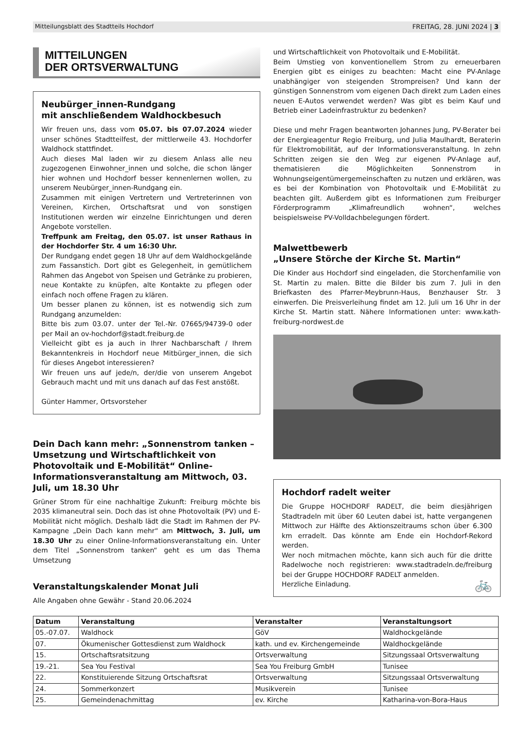Mitteilungsblatt des Stadtteils Hochdorf FREITAG, 28. JUNI 2024 | 3
MITTEILUNGEN
DER ORTSVERWALTUNG
Neubürger_innen-Rundgang
mit anschließendem Waldhockbesuch
Wir freuen uns, dass vom 05.07. bis 07.07.2024 wieder unser schönes Stadtteilfest, der mittlerweile 43. Hochdorfer Waldhock stattfindet.
Auch dieses Mal laden wir zu diesem Anlass alle neu zugezogenen Einwohner_innen und solche, die schon länger hier wohnen und Hochdorf besser kennenlernen wollen, zu unserem Neubürger_innen-Rundgang ein.
Zusammen mit einigen Vertretern und Vertreterinnen von Vereinen, Kirchen, Ortschaftsrat und von sonstigen Institutionen werden wir einzelne Einrichtungen und deren Angebote vorstellen.
Treffpunk am Freitag, den 05.07. ist unser Rathaus in der Hochdorfer Str. 4 um 16:30 Uhr.
Der Rundgang endet gegen 18 Uhr auf dem Waldhockgelände zum Fassanstich. Dort gibt es Gelegenheit, in gemütlichem Rahmen das Angebot von Speisen und Getränke zu probieren, neue Kontakte zu knüpfen, alte Kontakte zu pflegen oder einfach noch offene Fragen zu klären.
Um besser planen zu können, ist es notwendig sich zum Rundgang anzumelden:
Bitte bis zum 03.07. unter der Tel.-Nr. 07665/94739-0 oder per Mail an ov-hochdorf@stadt.freiburg.de
Vielleicht gibt es ja auch in Ihrer Nachbarschaft / Ihrem Bekanntenkreis in Hochdorf neue Mitbürger_innen, die sich für dieses Angebot interessieren?
Wir freuen uns auf jede/n, der/die von unserem Angebot Gebrauch macht und mit uns danach auf das Fest anstößt.
Günter Hammer, Ortsvorsteher
Dein Dach kann mehr: „Sonnenstrom tanken – Umsetzung und Wirtschaftlichkeit von Photovoltaik und E-Mobilität“ Online-Informationsveranstaltung am Mittwoch, 03. Juli, um 18.30 Uhr
Grüner Strom für eine nachhaltige Zukunft: Freiburg möchte bis 2035 klimaneutral sein. Doch das ist ohne Photovoltaik (PV) und E-Mobilität nicht möglich. Deshalb lädt die Stadt im Rahmen der PV-Kampagne „Dein Dach kann mehr“ am Mittwoch, 3. Juli, um 18.30 Uhr zu einer Online-Informationsveranstaltung ein. Unter dem Titel „Sonnenstrom tanken“ geht es um das Thema Umsetzung
und Wirtschaftlichkeit von Photovoltaik und E-Mobilität.
Beim Umstieg von konventionellem Strom zu erneuerbaren Energien gibt es einiges zu beachten: Macht eine PV-Anlage unabhängiger von steigenden Strompreisen? Und kann der günstigen Sonnenstrom vom eigenen Dach direkt zum Laden eines neuen E-Autos verwendet werden? Was gibt es beim Kauf und Betrieb einer Ladeinfrastruktur zu bedenken?
Diese und mehr Fragen beantworten Johannes Jung, PV-Berater bei der Energieagentur Regio Freiburg, und Julia Maulhardt, Beraterin für Elektromobilität, auf der Informationsveranstaltung. In zehn Schritten zeigen sie den Weg zur eigenen PV-Anlage auf, thematisieren die Möglichkeiten Sonnenstrom in Wohnungseigentümergemeinschaften zu nutzen und erklären, was es bei der Kombination von Photovoltaik und E-Mobilität zu beachten gilt. Außerdem gibt es Informationen zum Freiburger Förderprogramm „Klimafreundlich wohnen“, welches beispielsweise PV-Volldachbelegungen fördert.
Malwettbewerb
„Unsere Störche der Kirche St. Martin“
Die Kinder aus Hochdorf sind eingeladen, die Storchenfamilie von St. Martin zu malen. Bitte die Bilder bis zum 7. Juli in den Briefkasten des Pfarrer-Meybrunn-Haus, Benzhauser Str. 3 einwerfen. Die Preisverleihung findet am 12. Juli um 16 Uhr in der Kirche St. Martin statt. Nähere Informationen unter: www.kath-freiburg-nordwest.de
Hochdorf radelt weiter
Die Gruppe HOCHDORF RADELT, die beim diesjährigen Stadtradeln mit über 60 Leuten dabei ist, hatte vergangenen Mittwoch zur Hälfte des Aktionszeitraums schon über 6.300 km erradelt. Das könnte am Ende ein Hochdorf-Rekord werden.
Wer noch mitmachen möchte, kann sich auch für die dritte Radelwoche noch registrieren: www.stadtradeln.de/freiburg bei der Gruppe HOCHDORF RADELT anmelden.
Herzliche Einladung. 🚲
Veranstaltungskalender Monat Juli
Alle Angaben ohne Gewähr - Stand 20.06.2024
| Datum | Veranstaltung | Veranstalter | Veranstaltungsort |
| --- | --- | --- | --- |
| 05.-07.07. | Waldhock | GöV | Waldhockgelände |
| 07. | Ökumenischer Gottesdienst zum Waldhock | kath. und ev. Kirchengemeinde | Waldhockgelände |
| 15. | Ortschaftsratsitzung | Ortsverwaltung | Sitzungssaal Ortsverwaltung |
| 19.-21. | Sea You Festival | Sea You Freiburg GmbH | Tunisee |
| 22. | Konstituierende Sitzung Ortschaftsrat | Ortsverwaltung | Sitzungssaal Ortsverwaltung |
| 24. | Sommerkonzert | Musikverein | Tunisee |
| 25. | Gemeindenachmittag | ev. Kirche | Katharina-von-Bora-Haus |